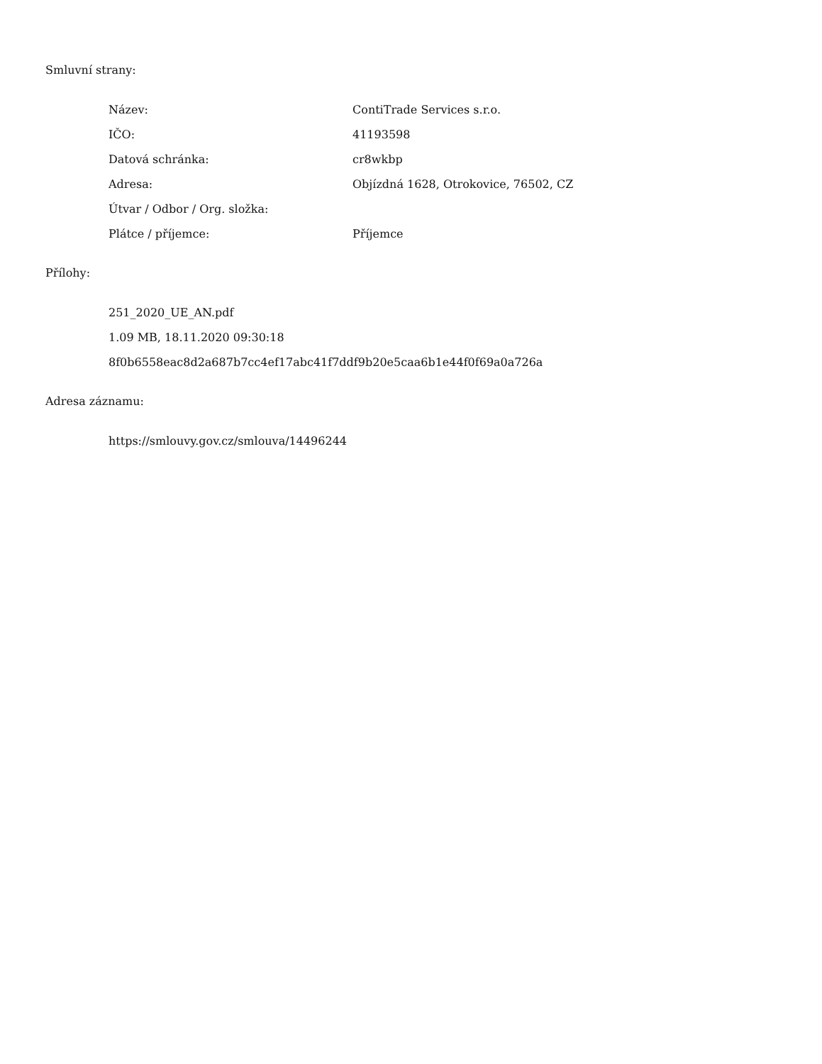Smluvní strany:
Název: ContiTrade Services s.r.o.
IČO: 41193598
Datová schránka: cr8wkbp
Adresa: Objízdná 1628, Otrokovice, 76502, CZ
Útvar / Odbor / Org. složka:
Plátce / příjemce: Příjemce
Přílohy:
251_2020_UE_AN.pdf
1.09 MB, 18.11.2020 09:30:18
8f0b6558eac8d2a687b7cc4ef17abc41f7ddf9b20e5caa6b1e44f0f69a0a726a
Adresa záznamu:
https://smlouvy.gov.cz/smlouva/14496244